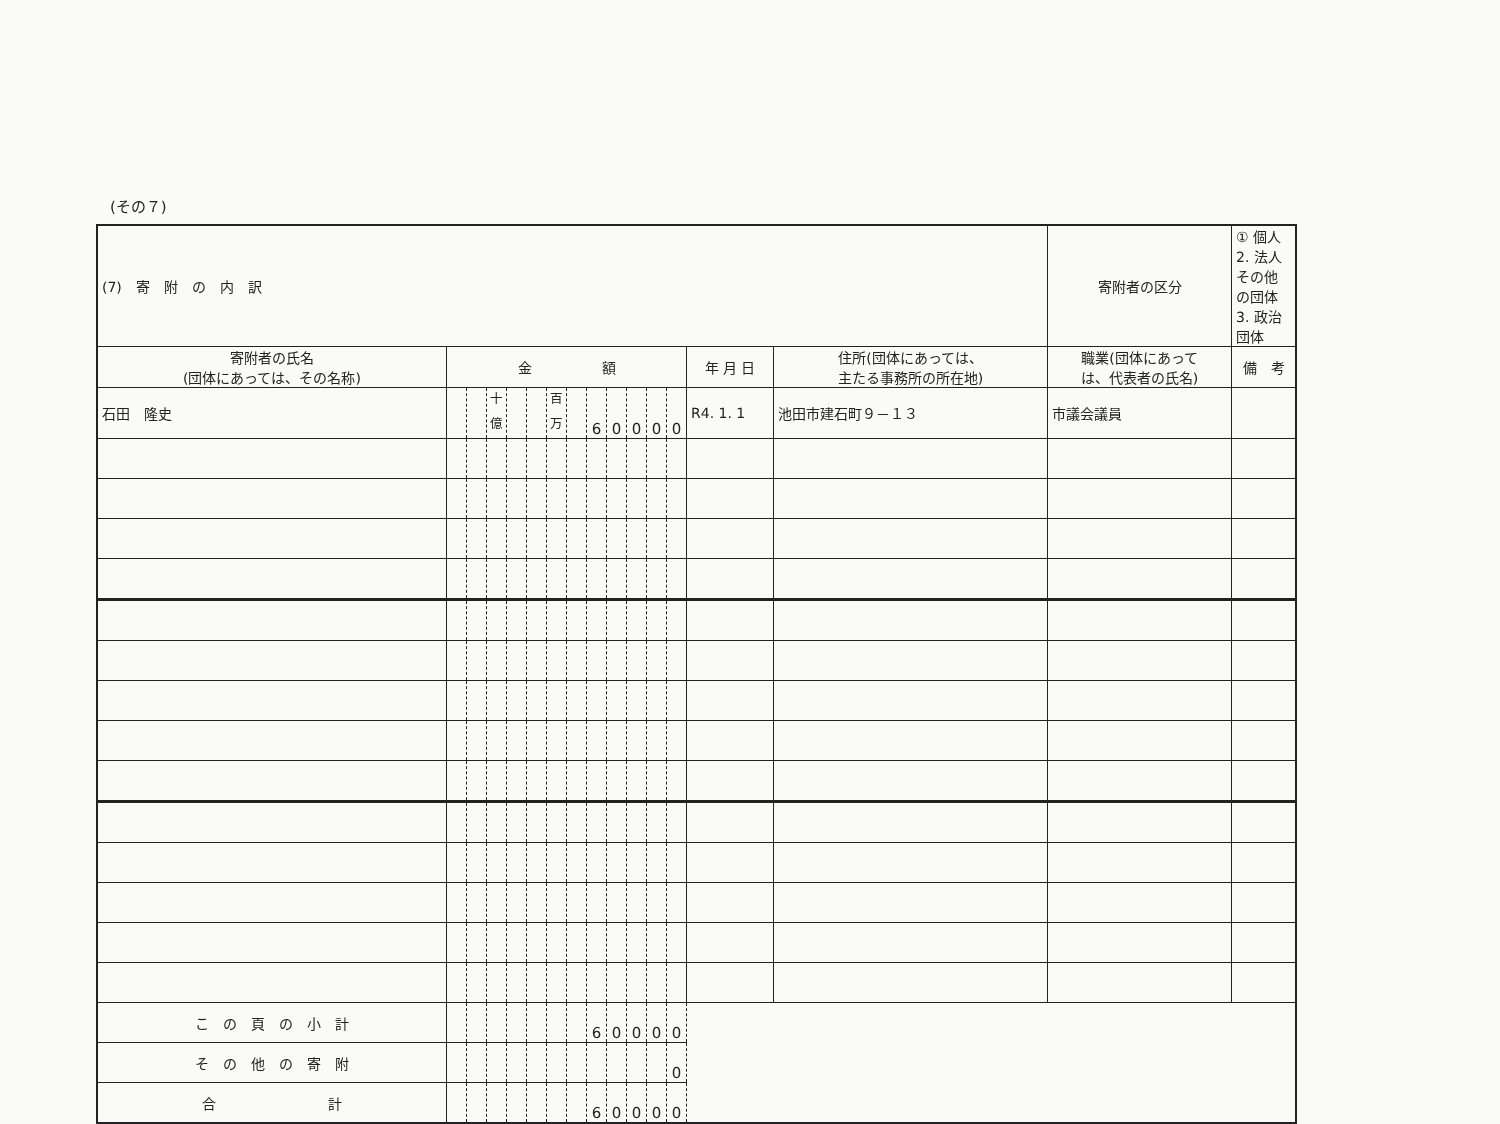(その７)
| (7) 寄 附 の 内 訳 | | | | | | | | | | | | | | | 寄附者の区分 | ① 個人 2. 法人その他の団体 3. 政治団体 |
| 寄附者の氏名 (団体にあっては、その名称) | 金 額 | | | | | | | | | | | | 年 月 日 | 住所(団体にあっては、 主たる事務所の所在地) | 職業(団体にあって は、代表者の氏名) | 備 考 |
| 石田 隆史 | | | <sup>十億</sup> | | | <sup>百万</sup> | | 6 | 0 | 0 | 0 | 0 | R4. 1. 1 | 池田市建石町９－１３ | 市議会議員 | |
| こ の 頁 の 小 計 | | | | | | | | 6 | 0 | 0 | 0 | 0 | | | | |
| そ の 他 の 寄 附 | | | | | | | | | | | | 0 | | | | |
| 合 計 | | | | | | | | 6 | 0 | 0 | 0 | 0 | | | | |